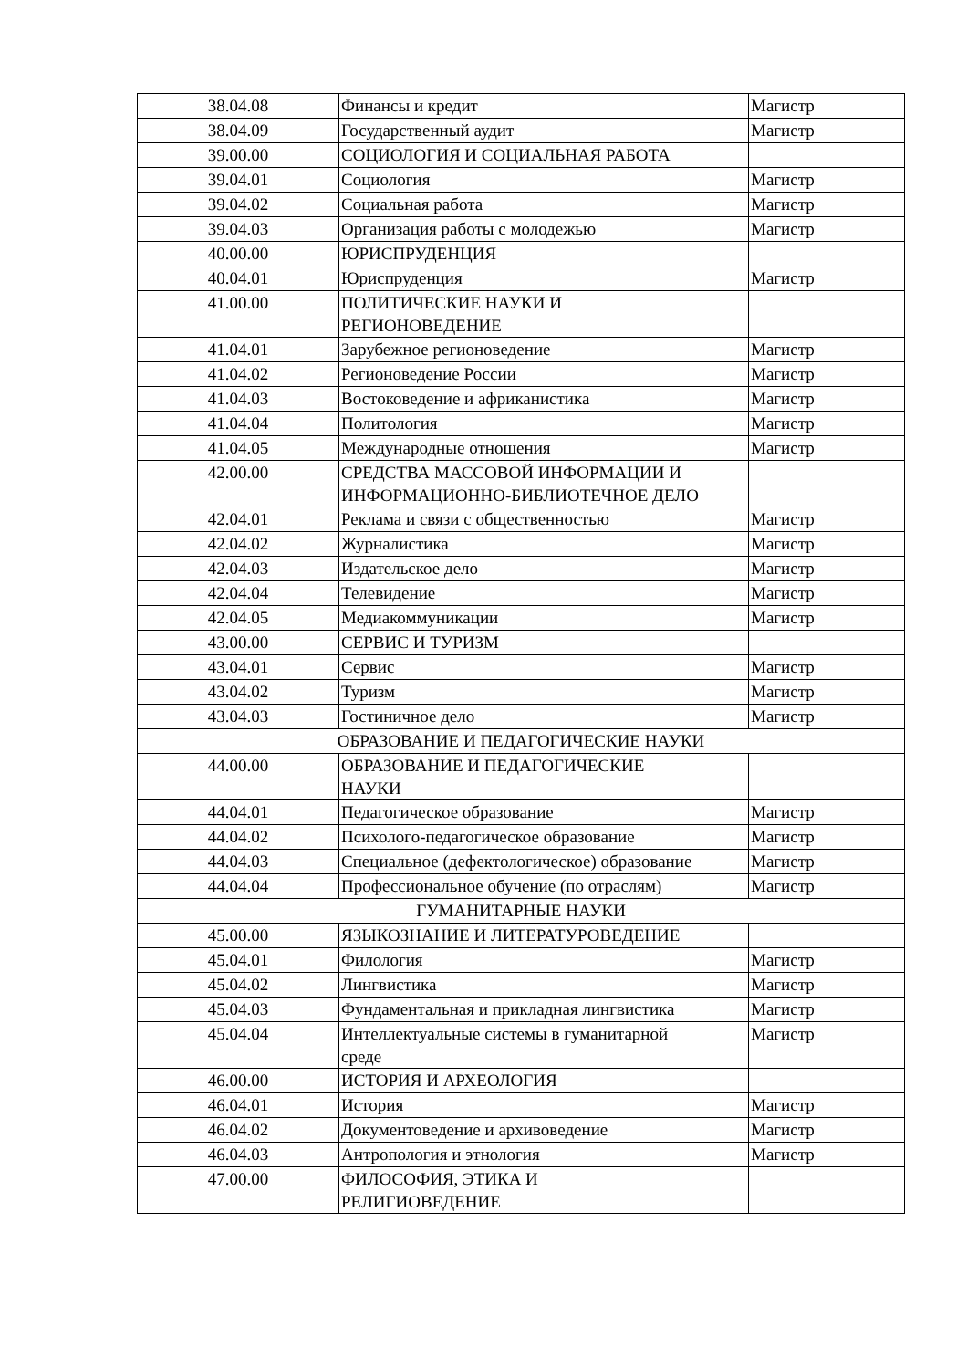| 38.04.08 | Финансы и кредит | Магистр |
| 38.04.09 | Государственный аудит | Магистр |
| 39.00.00 | СОЦИОЛОГИЯ И СОЦИАЛЬНАЯ РАБОТА | |
| 39.04.01 | Социология | Магистр |
| 39.04.02 | Социальная работа | Магистр |
| 39.04.03 | Организация работы с молодежью | Магистр |
| 40.00.00 | ЮРИСПРУДЕНЦИЯ | |
| 40.04.01 | Юриспруденция | Магистр |
| 41.00.00 | ПОЛИТИЧЕСКИЕ НАУКИ И РЕГИОНОВЕДЕНИЕ | |
| 41.04.01 | Зарубежное регионоведение | Магистр |
| 41.04.02 | Регионоведение России | Магистр |
| 41.04.03 | Востоковедение и африканистика | Магистр |
| 41.04.04 | Политология | Магистр |
| 41.04.05 | Международные отношения | Магистр |
| 42.00.00 | СРЕДСТВА МАССОВОЙ ИНФОРМАЦИИ И ИНФОРМАЦИОННО-БИБЛИОТЕЧНОЕ ДЕЛО | |
| 42.04.01 | Реклама и связи с общественностью | Магистр |
| 42.04.02 | Журналистика | Магистр |
| 42.04.03 | Издательское дело | Магистр |
| 42.04.04 | Телевидение | Магистр |
| 42.04.05 | Медиакоммуникации | Магистр |
| 43.00.00 | СЕРВИС И ТУРИЗМ | |
| 43.04.01 | Сервис | Магистр |
| 43.04.02 | Туризм | Магистр |
| 43.04.03 | Гостиничное дело | Магистр |
| ОБРАЗОВАНИЕ И ПЕДАГОГИЧЕСКИЕ НАУКИ | | |
| 44.00.00 | ОБРАЗОВАНИЕ И ПЕДАГОГИЧЕСКИЕ НАУКИ | |
| 44.04.01 | Педагогическое образование | Магистр |
| 44.04.02 | Психолого-педагогическое образование | Магистр |
| 44.04.03 | Специальное (дефектологическое) образование | Магистр |
| 44.04.04 | Профессиональное обучение (по отраслям) | Магистр |
| ГУМАНИТАРНЫЕ НАУКИ | | |
| 45.00.00 | ЯЗЫКОЗНАНИЕ И ЛИТЕРАТУРОВЕДЕНИЕ | |
| 45.04.01 | Филология | Магистр |
| 45.04.02 | Лингвистика | Магистр |
| 45.04.03 | Фундаментальная и прикладная лингвистика | Магистр |
| 45.04.04 | Интеллектуальные системы в гуманитарной среде | Магистр |
| 46.00.00 | ИСТОРИЯ И АРХЕОЛОГИЯ | |
| 46.04.01 | История | Магистр |
| 46.04.02 | Документоведение и архивоведение | Магистр |
| 46.04.03 | Антропология и этнология | Магистр |
| 47.00.00 | ФИЛОСОФИЯ, ЭТИКА И РЕЛИГИОВЕДЕНИЕ | |